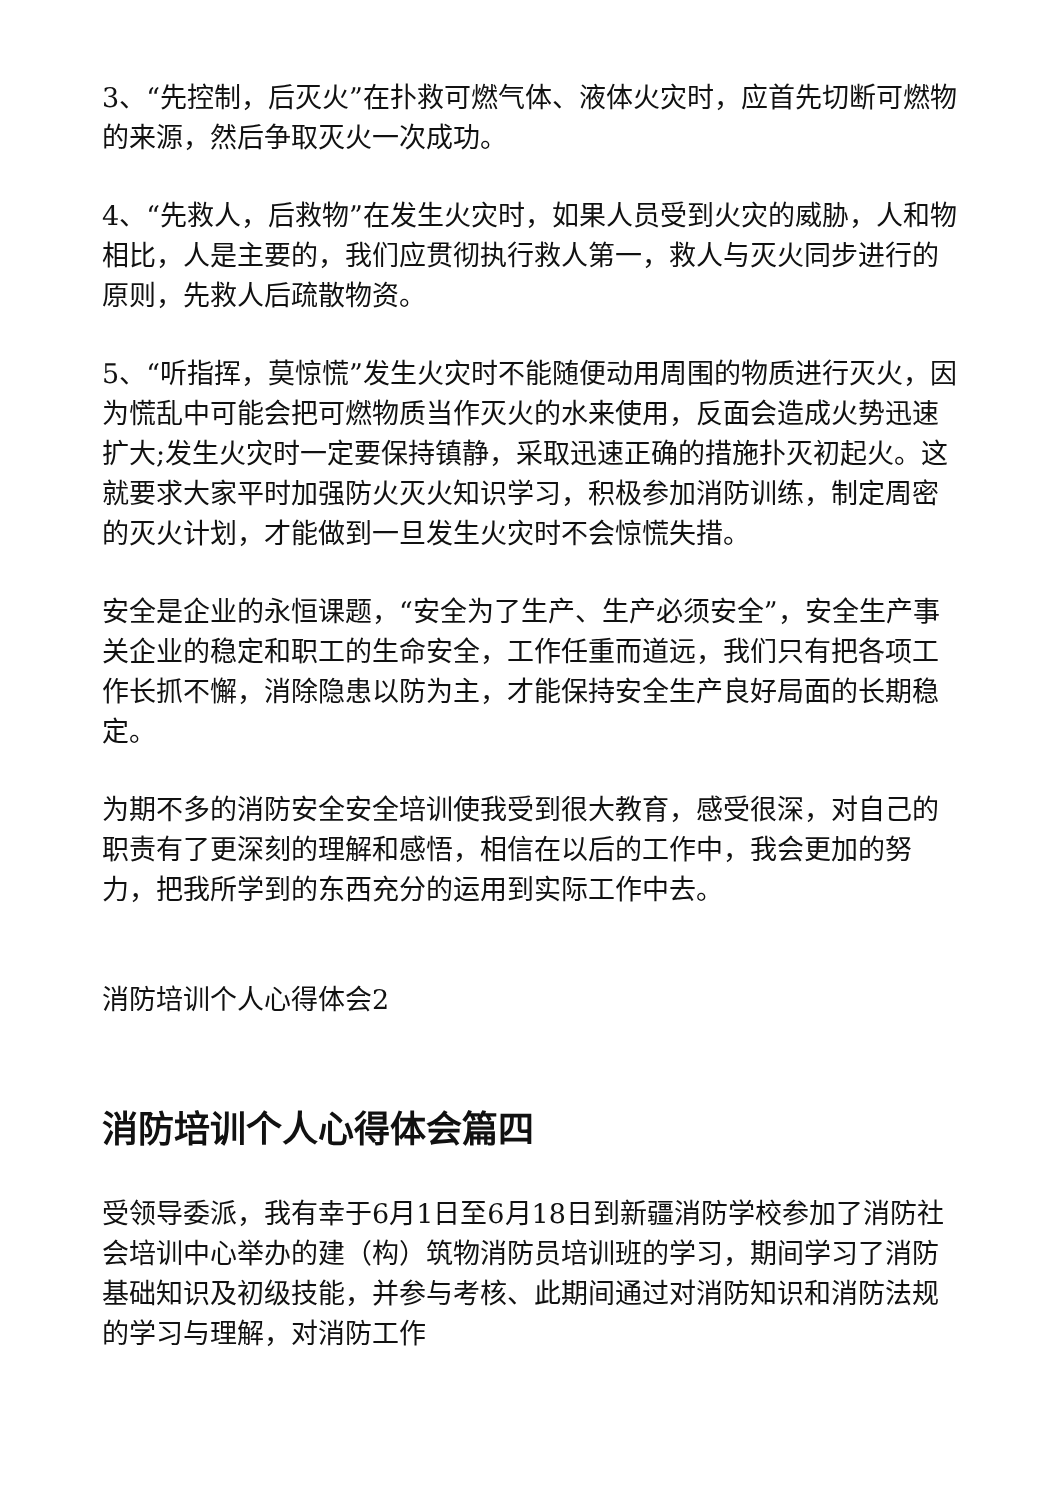3、“先控制，后灭火”在扑救可燃气体、液体火灾时，应首先切断可燃物的来源，然后争取灭火一次成功。
4、“先救人，后救物”在发生火灾时，如果人员受到火灾的威胁，人和物相比，人是主要的，我们应贯彻执行救人第一，救人与灭火同步进行的原则，先救人后疏散物资。
5、“听指挥，莫惊慌”发生火灾时不能随便动用周围的物质进行灭火，因为慌乱中可能会把可燃物质当作灭火的水来使用，反面会造成火势迅速扩大;发生火灾时一定要保持镇静，采取迅速正确的措施扑灭初起火。这就要求大家平时加强防火灭火知识学习，积极参加消防训练，制定周密的灭火计划，才能做到一旦发生火灾时不会惊慌失措。
安全是企业的永恒课题，“安全为了生产、生产必须安全”，安全生产事关企业的稳定和职工的生命安全，工作任重而道远，我们只有把各项工作长抓不懈，消除隐患以防为主，才能保持安全生产良好局面的长期稳定。
为期不多的消防安全安全培训使我受到很大教育，感受很深，对自己的职责有了更深刻的理解和感悟，相信在以后的工作中，我会更加的努力，把我所学到的东西充分的运用到实际工作中去。
消防培训个人心得体会2
消防培训个人心得体会篇四
受领导委派，我有幸于6月1日至6月18日到新疆消防学校参加了消防社会培训中心举办的建（构）筑物消防员培训班的学习，期间学习了消防基础知识及初级技能，并参与考核、此期间通过对消防知识和消防法规的学习与理解，对消防工作